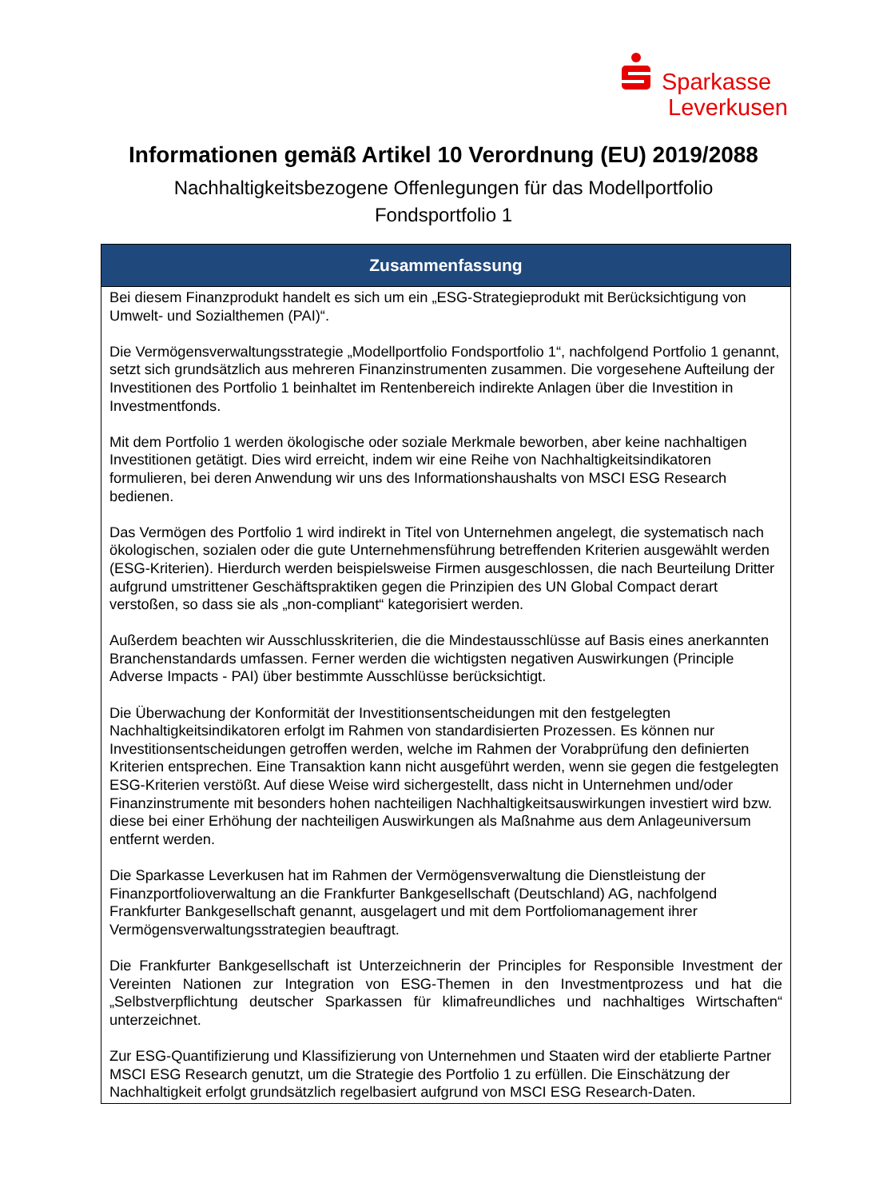Sparkasse
Leverkusen
Informationen gemäß Artikel 10 Verordnung (EU) 2019/2088
Nachhaltigkeitsbezogene Offenlegungen für das Modellportfolio
Fondsportfolio 1
| Zusammenfassung |
| --- |
| Bei diesem Finanzprodukt handelt es sich um ein „ESG-Strategieprodukt mit Berücksichtigung von Umwelt- und Sozialthemen (PAI)“. Die Vermögensverwaltungsstrategie „Modellportfolio Fondsportfolio 1“, nachfolgend Portfolio 1 genannt, setzt sich grundsätzlich aus mehreren Finanzinstrumenten zusammen. Die vorgesehene Aufteilung der Investitionen des Portfolio 1 beinhaltet im Rentenbereich indirekte Anlagen über die Investition in Investmentfonds. Mit dem Portfolio 1 werden ökologische oder soziale Merkmale beworben, aber keine nachhaltigen Investitionen getätigt. Dies wird erreicht, indem wir eine Reihe von Nachhaltigkeitsindikatoren formulieren, bei deren Anwendung wir uns des Informationshaushalts von MSCI ESG Research bedienen. Das Vermögen des Portfolio 1 wird indirekt in Titel von Unternehmen angelegt, die systematisch nach ökologischen, sozialen oder die gute Unternehmensführung betreffenden Kriterien ausgewählt werden (ESG-Kriterien). Hierdurch werden beispielsweise Firmen ausgeschlossen, die nach Beurteilung Dritter aufgrund umstrittener Geschäftspraktiken gegen die Prinzipien des UN Global Compact derart verstoßen, so dass sie als „non-compliant“ kategorisiert werden. Außerdem beachten wir Ausschlusskriterien, die die Mindestausschlüsse auf Basis eines anerkannten Branchenstandards umfassen. Ferner werden die wichtigsten negativen Auswirkungen (Principle Adverse Impacts - PAI) über bestimmte Ausschlüsse berücksichtigt. Die Überwachung der Konformität der Investitionsentscheidungen mit den festgelegten Nachhaltigkeitsindikatoren erfolgt im Rahmen von standardisierten Prozessen. Es können nur Investitionsentscheidungen getroffen werden, welche im Rahmen der Vorabprüfung den definierten Kriterien entsprechen. Eine Transaktion kann nicht ausgeführt werden, wenn sie gegen die festgelegten ESG-Kriterien verstößt. Auf diese Weise wird sichergestellt, dass nicht in Unternehmen und/oder Finanzinstrumente mit besonders hohen nachteiligen Nachhaltigkeitsauswirkungen investiert wird bzw. diese bei einer Erhöhung der nachteiligen Auswirkungen als Maßnahme aus dem Anlageuniversum entfernt werden. Die Sparkasse Leverkusen hat im Rahmen der Vermögensverwaltung die Dienstleistung der Finanzportfolioverwaltung an die Frankfurter Bankgesellschaft (Deutschland) AG, nachfolgend Frankfurter Bankgesellschaft genannt, ausgelagert und mit dem Portfoliomanagement ihrer Vermögensverwaltungsstrategien beauftragt. Die Frankfurter Bankgesellschaft ist Unterzeichnerin der Principles for Responsible Investment der Vereinten Nationen zur Integration von ESG-Themen in den Investmentprozess und hat die „Selbstverpflichtung deutscher Sparkassen für klimafreundliches und nachhaltiges Wirtschaften“ unterzeichnet. Zur ESG-Quantifizierung und Klassifizierung von Unternehmen und Staaten wird der etablierte Partner MSCI ESG Research genutzt, um die Strategie des Portfolio 1 zu erfüllen. Die Einschätzung der Nachhaltigkeit erfolgt grundsätzlich regelbasiert aufgrund von MSCI ESG Research-Daten. |